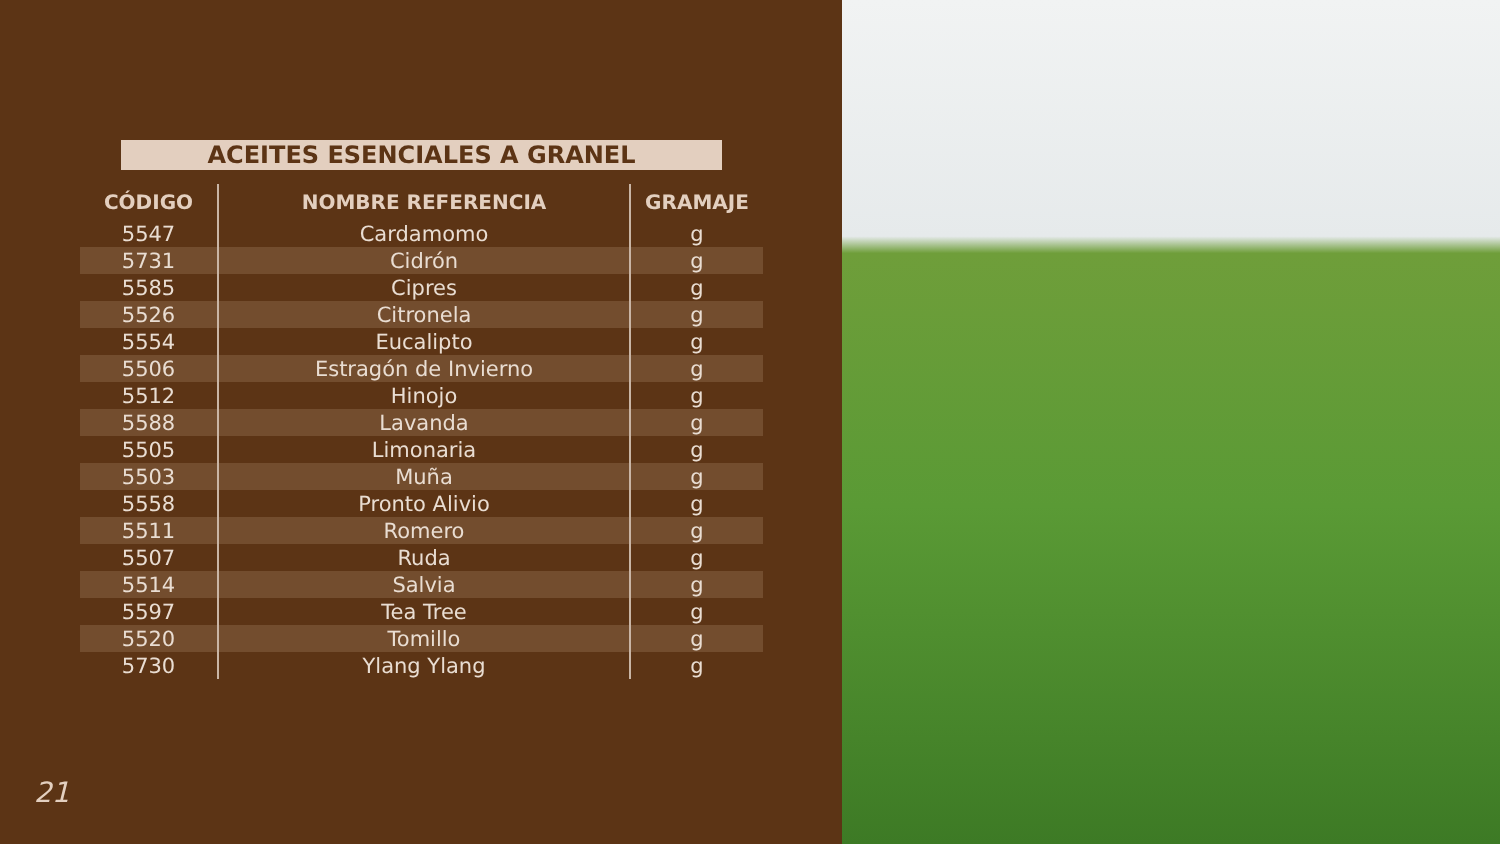ACEITES ESENCIALES A GRANEL
| CÓDIGO | NOMBRE REFERENCIA | GRAMAJE |
| --- | --- | --- |
| 5547 | Cardamomo | g |
| 5731 | Cidrón | g |
| 5585 | Cipres | g |
| 5526 | Citronela | g |
| 5554 | Eucalipto | g |
| 5506 | Estragón de Invierno | g |
| 5512 | Hinojo | g |
| 5588 | Lavanda | g |
| 5505 | Limonaria | g |
| 5503 | Muña | g |
| 5558 | Pronto Alivio | g |
| 5511 | Romero | g |
| 5507 | Ruda | g |
| 5514 | Salvia | g |
| 5597 | Tea Tree | g |
| 5520 | Tomillo | g |
| 5730 | Ylang Ylang | g |
21